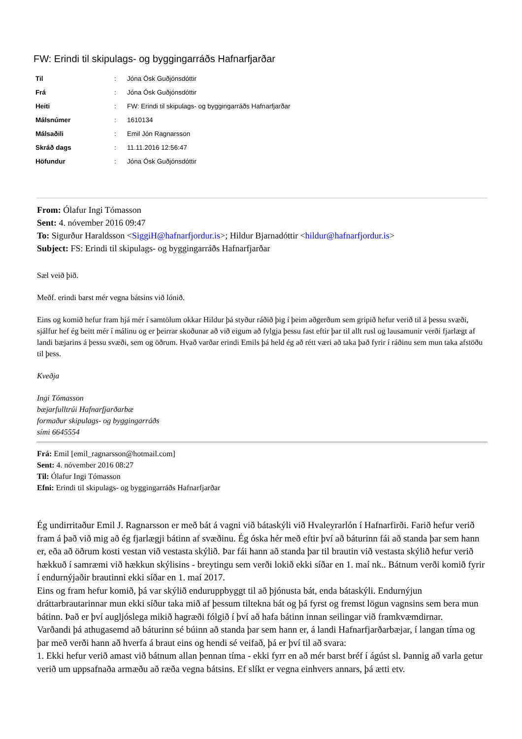FW: Erindi til skipulags- og byggingarráðs Hafnarfjarðar
| Til | : | Jóna Ósk Guðjónsdóttir |
| Frá | : | Jóna Ósk Guðjónsdóttir |
| Heiti | : | FW: Erindi til skipulags- og byggingarráðs Hafnarfjarðar |
| Málsnúmer | : | 1610134 |
| Málsaðili | : | Emil Jón Ragnarsson |
| Skráð dags | : | 11.11.2016 12:56:47 |
| Höfundur | : | Jóna Ósk Guðjónsdóttir |
From: Ólafur Ingi Tómasson
Sent: 4. nóvember 2016 09:47
To: Sigurður Haraldsson <SiggiH@hafnarfjordur.is>; Hildur Bjarnadóttir <hildur@hafnarfjordur.is>
Subject: FS: Erindi til skipulags- og byggingarráðs Hafnarfjarðar
Sæl veið þið.
Meðf. erindi barst mér vegna bátsins við lónið.
Eins og komið hefur fram hjá mér í samtölum okkar Hildur þá styður ráðið þig í þeim aðgerðum sem gripið hefur verið til á þessu svæði, sjálfur hef ég beitt mér í málinu og er þeirrar skoðunar að við eigum að fylgja þessu fast eftir þar til allt rusl og lausamunir verði fjarlægt af landi bæjarins á þessu svæði, sem og öðrum. Hvað varðar erindi Emils þá held ég að rétt væri að taka það fyrir í ráðinu sem mun taka afstöðu til þess.
Kveðja
Ingi Tómasson
bæjarfulltrúi Hafnarfjarðarbæ
formaður skipulags- og byggingarráðs
sími 6645554
Frá: Emil [emil_ragnarsson@hotmail.com]
Sent: 4. nóvember 2016 08:27
Til: Ólafur Ingi Tómasson
Efni: Erindi til skipulags- og byggingarráðs Hafnarfjarðar
Ég undirritaður Emil J. Ragnarsson er með bát á vagni við bátaskýli við Hvaleyrarlón í Hafnarfirði. Farið hefur verið fram á það við mig að ég fjarlægji bátinn af svæðinu. Ég óska hér með eftir því að báturinn fái að standa þar sem hann er, eða að öðrum kosti vestan við vestasta skýlið. Þar fái hann að standa þar til brautin við vestasta skýlið hefur verið hækkuð í samræmi við hækkun skýlisins - breytingu sem verði lokið ekki síðar en 1. maí nk.. Bátnum verði komið fyrir í endurnýjaðir brautinni ekki síðar en 1. maí 2017.
Eins og fram hefur komið, þá var skýlið enduruppbyggt til að þjónusta bát, enda bátaskýli. Endurnýjun dráttarbrautarinnar mun ekki síður taka mið af þessum tiltekna bát og þá fyrst og fremst lögun vagnsins sem bera mun bátinn. Það er því augljóslega mikið hagræði fólgið í því að hafa bátinn innan seilingar við framkvæmdirnar.
Varðandi þá athugasemd að báturinn sé búinn að standa þar sem hann er, á landi Hafnarfjarðarbæjar, í langan tíma og þar með verði hann að hverfa á braut eins og hendi sé veifað, þá er því til að svara:
1. Ekki hefur verið amast við bátnum allan þennan tíma - ekki fyrr en að mér barst bréf í ágúst sl. Þannig að varla getur verið um uppsafnaða armæðu að ræða vegna bátsins. Ef slíkt er vegna einhvers annars, þá ætti etv.